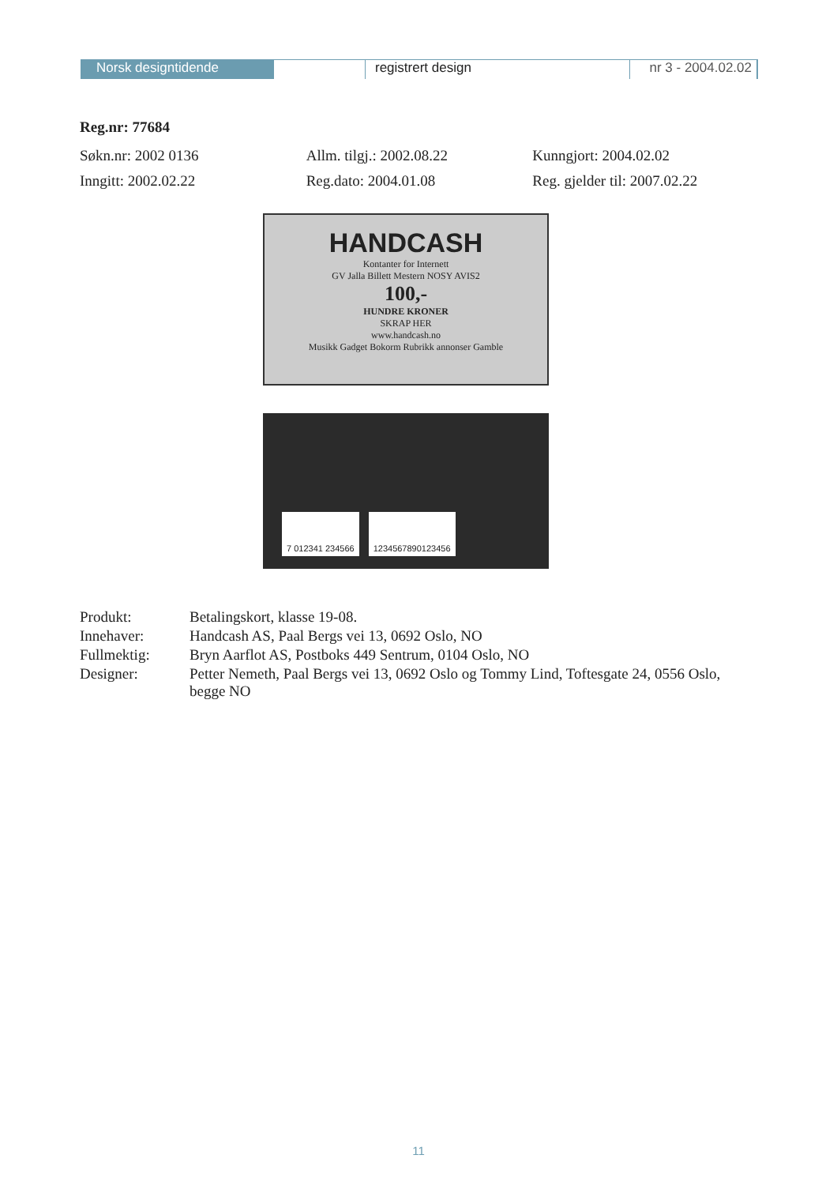Norsk designtidende registrert design nr 3 - 2004.02.02
Reg.nr: 77684
Søkn.nr: 2002 0136 Allm. tilgj.: 2002.08.22 Kunngjort: 2004.02.02
Inngitt: 2002.02.22 Reg.dato: 2004.01.08 Reg. gjelder til: 2007.02.22
HANDCASH
Kontanter for Internett
GV Jalla Billett Mestern NOSY AVIS2
100,-
HUNDRE KRONER
SKRAP HER
www.handcash.no
Musikk Gadget Bokorm Rubrikk annonser Gamble
7 012341 234566
1234567890123456
Produkt:
Betalingskort, klasse 19-08.
Innehaver:
Handcash AS, Paal Bergs vei 13, 0692 Oslo, NO
Fullmektig:
Bryn Aarflot AS, Postboks 449 Sentrum, 0104 Oslo, NO
Designer:
Petter Nemeth, Paal Bergs vei 13, 0692 Oslo og Tommy Lind, Toftesgate 24, 0556 Oslo, begge NO
11